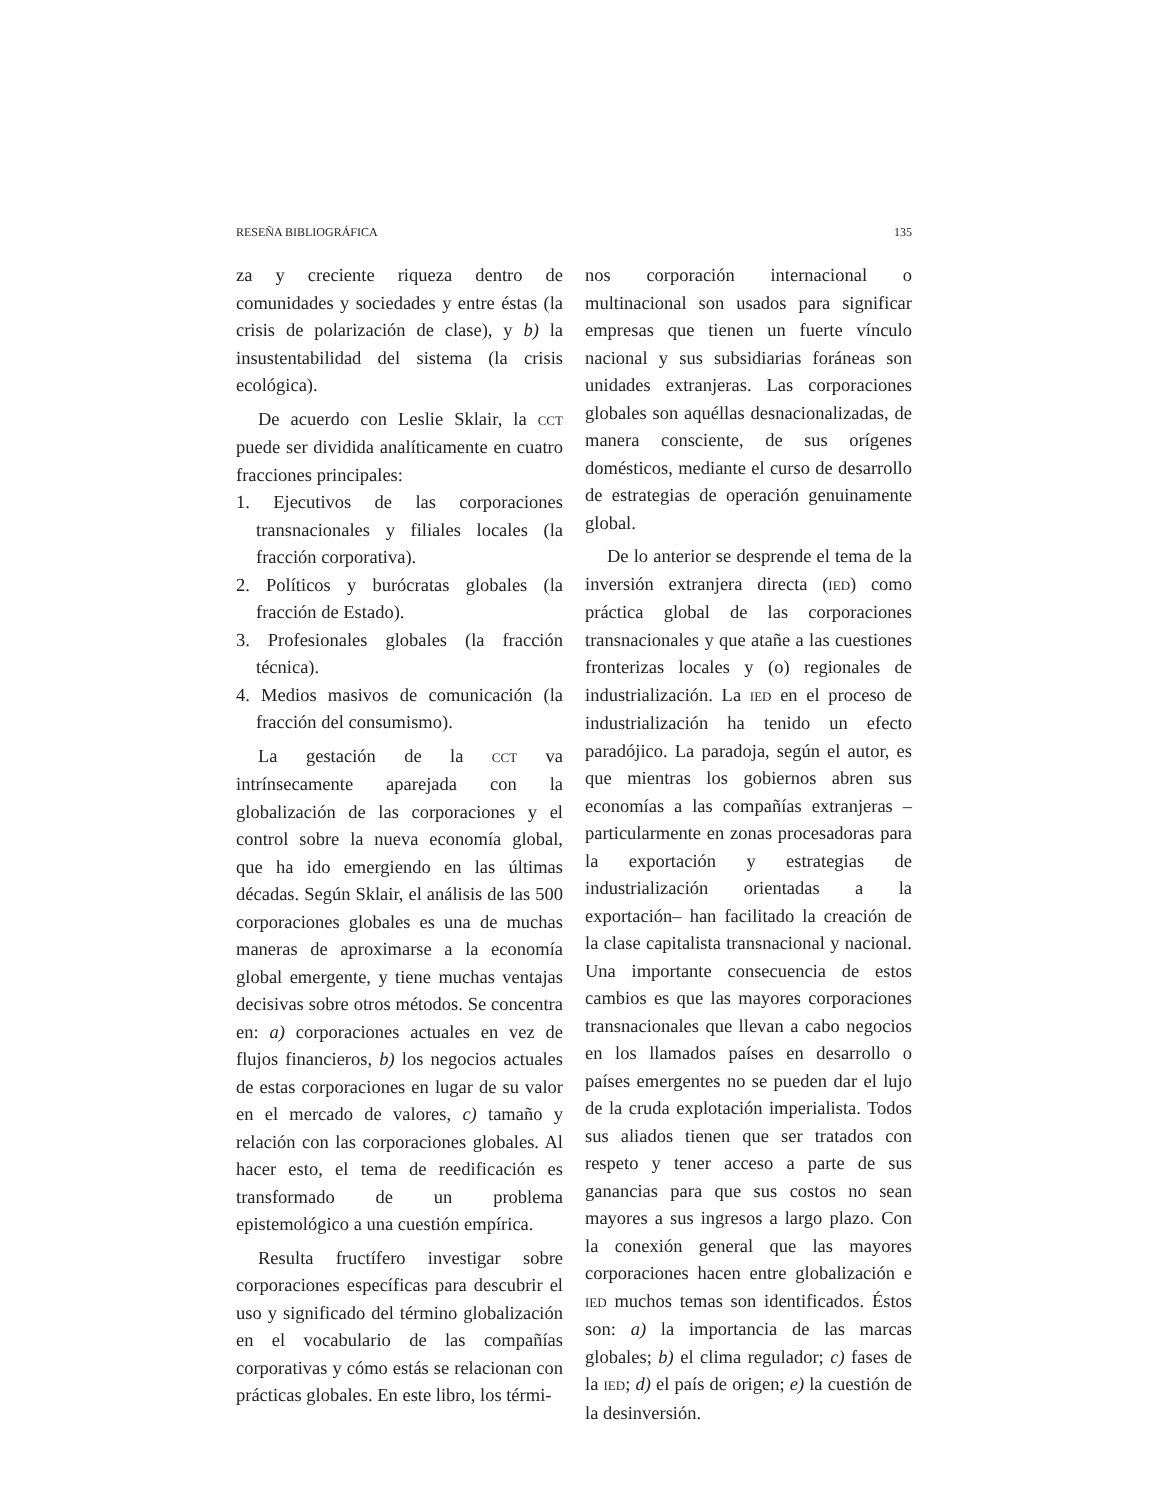RESEÑA BIBLIOGRÁFICA 135
za y creciente riqueza dentro de comunidades y sociedades y entre éstas (la crisis de polarización de clase), y b) la insustentabilidad del sistema (la crisis ecológica).
De acuerdo con Leslie Sklair, la CCT puede ser dividida analíticamente en cuatro fracciones principales:
1. Ejecutivos de las corporaciones transnacionales y filiales locales (la fracción corporativa).
2. Políticos y burócratas globales (la fracción de Estado).
3. Profesionales globales (la fracción técnica).
4. Medios masivos de comunicación (la fracción del consumismo).
La gestación de la CCT va intrínsecamente aparejada con la globalización de las corporaciones y el control sobre la nueva economía global, que ha ido emergiendo en las últimas décadas. Según Sklair, el análisis de las 500 corporaciones globales es una de muchas maneras de aproximarse a la economía global emergente, y tiene muchas ventajas decisivas sobre otros métodos. Se concentra en: a) corporaciones actuales en vez de flujos financieros, b) los negocios actuales de estas corporaciones en lugar de su valor en el mercado de valores, c) tamaño y relación con las corporaciones globales. Al hacer esto, el tema de reedificación es transformado de un problema epistemológico a una cuestión empírica.
Resulta fructífero investigar sobre corporaciones específicas para descubrir el uso y significado del término globalización en el vocabulario de las compañías corporativas y cómo estás se relacionan con prácticas globales. En este libro, los térmi-
nos corporación internacional o multinacional son usados para significar empresas que tienen un fuerte vínculo nacional y sus subsidiarias foráneas son unidades extranjeras. Las corporaciones globales son aquéllas desnacionalizadas, de manera consciente, de sus orígenes domésticos, mediante el curso de desarrollo de estrategias de operación genuinamente global.
De lo anterior se desprende el tema de la inversión extranjera directa (IED) como práctica global de las corporaciones transnacionales y que atañe a las cuestiones fronterizas locales y (o) regionales de industrialización. La IED en el proceso de industrialización ha tenido un efecto paradójico. La paradoja, según el autor, es que mientras los gobiernos abren sus economías a las compañías extranjeras –particularmente en zonas procesadoras para la exportación y estrategias de industrialización orientadas a la exportación– han facilitado la creación de la clase capitalista transnacional y nacional. Una importante consecuencia de estos cambios es que las mayores corporaciones transnacionales que llevan a cabo negocios en los llamados países en desarrollo o países emergentes no se pueden dar el lujo de la cruda explotación imperialista. Todos sus aliados tienen que ser tratados con respeto y tener acceso a parte de sus ganancias para que sus costos no sean mayores a sus ingresos a largo plazo. Con la conexión general que las mayores corporaciones hacen entre globalización e IED muchos temas son identificados. Éstos son: a) la importancia de las marcas globales; b) el clima regulador; c) fases de la IED; d) el país de origen; e) la cuestión de la desinversión.